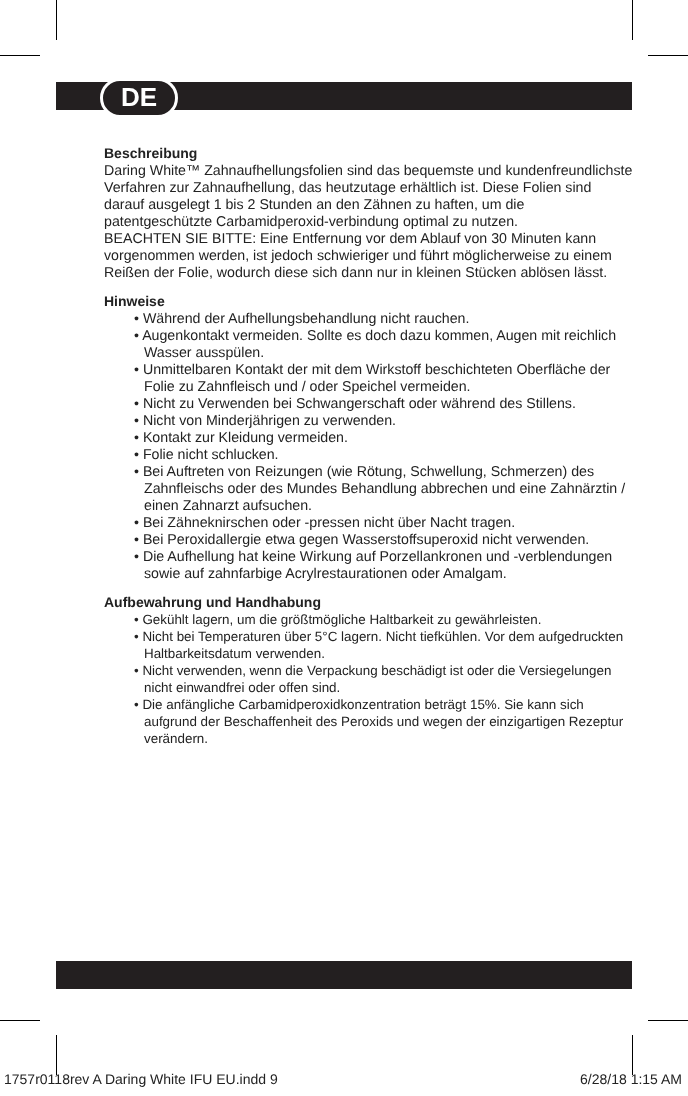DE
Beschreibung
Daring White™ Zahnaufhellungsfolien sind das bequemste und kundenfreundlichste Verfahren zur Zahnaufhellung, das heutzutage erhältlich ist. Diese Folien sind darauf ausgelegt 1 bis 2 Stunden an den Zähnen zu haften, um die patentgeschützte Carbamidperoxid-verbindung optimal zu nutzen.
BEACHTEN SIE BITTE: Eine Entfernung vor dem Ablauf von 30 Minuten kann vorgenommen werden, ist jedoch schwieriger und führt möglicherweise zu einem Reißen der Folie, wodurch diese sich dann nur in kleinen Stücken ablösen lässt.
Hinweise
• Während der Aufhellungsbehandlung nicht rauchen.
• Augenkontakt vermeiden. Sollte es doch dazu kommen, Augen mit reichlich Wasser ausspülen.
• Unmittelbaren Kontakt der mit dem Wirkstoff beschichteten Oberfläche der Folie zu Zahnfleisch und / oder Speichel vermeiden.
• Nicht zu Verwenden bei Schwangerschaft oder während des Stillens.
• Nicht von Minderjährigen zu verwenden.
• Kontakt zur Kleidung vermeiden.
• Folie nicht schlucken.
• Bei Auftreten von Reizungen (wie Rötung, Schwellung, Schmerzen) des Zahnfleischs oder des Mundes Behandlung abbrechen und eine Zahnärztin / einen Zahnarzt aufsuchen.
• Bei Zähneknirschen oder -pressen nicht über Nacht tragen.
• Bei Peroxidallergie etwa gegen Wasserstoffsuperoxid nicht verwenden.
• Die Aufhellung hat keine Wirkung auf Porzellankronen und -verblendungen sowie auf zahnfarbige Acrylrestaurationen oder Amalgam.
Aufbewahrung und Handhabung
• Gekühlt lagern, um die größtmögliche Haltbarkeit zu gewährleisten.
• Nicht bei Temperaturen über 5°C lagern. Nicht tiefkühlen. Vor dem aufgedruckten Haltbarkeitsdatum verwenden.
• Nicht verwenden, wenn die Verpackung beschädigt ist oder die Versiegelungen nicht einwandfrei oder offen sind.
• Die anfängliche Carbamidperoxidkonzentration beträgt 15%. Sie kann sich aufgrund der Beschaffenheit des Peroxids und wegen der einzigartigen Rezeptur verändern.
1757r0118rev A Daring White IFU EU.indd 9 6/28/18 1:15 AM